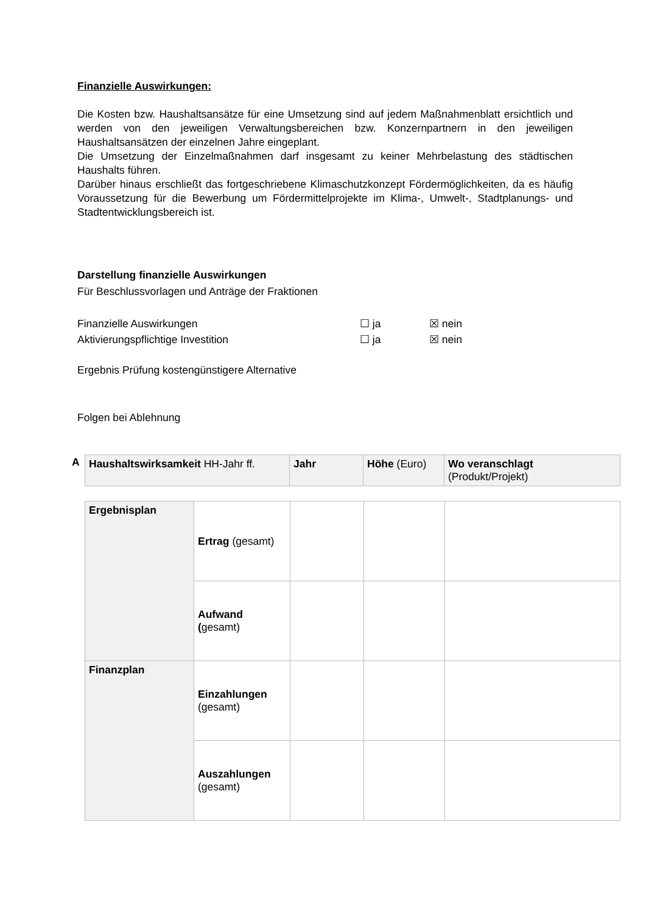Finanzielle Auswirkungen:
Die Kosten bzw. Haushaltsansätze für eine Umsetzung sind auf jedem Maßnahmenblatt ersichtlich und werden von den jeweiligen Verwaltungsbereichen bzw. Konzernpartnern in den jeweiligen Haushaltsansätzen der einzelnen Jahre eingeplant.
Die Umsetzung der Einzelmaßnahmen darf insgesamt zu keiner Mehrbelastung des städtischen Haushalts führen.
Darüber hinaus erschließt das fortgeschriebene Klimaschutzkonzept Fördermöglichkeiten, da es häufig Voraussetzung für die Bewerbung um Fördermittelprojekte im Klima-, Umwelt-, Stadtplanungs- und Stadtentwicklungsbereich ist.
Darstellung finanzielle Auswirkungen
Für Beschlussvorlagen und Anträge der Fraktionen
Finanzielle Auswirkungen ☐ ja ☒ nein
Aktivierungspflichtige Investition ☐ ja ☒ nein
Ergebnis Prüfung kostengünstigere Alternative
Folgen bei Ablehnung
A
| Haushaltswirksamkeit HH-Jahr ff. | Jahr | Höhe (Euro) | Wo veranschlagt (Produkt/Projekt) |
| Ergebnisplan | Ertrag (gesamt) | | | |
| | Aufwand ( gesamt) | | | |
| Finanzplan | Einzahlungen (gesamt) | | | |
| | Auszahlungen (gesamt) | | | |